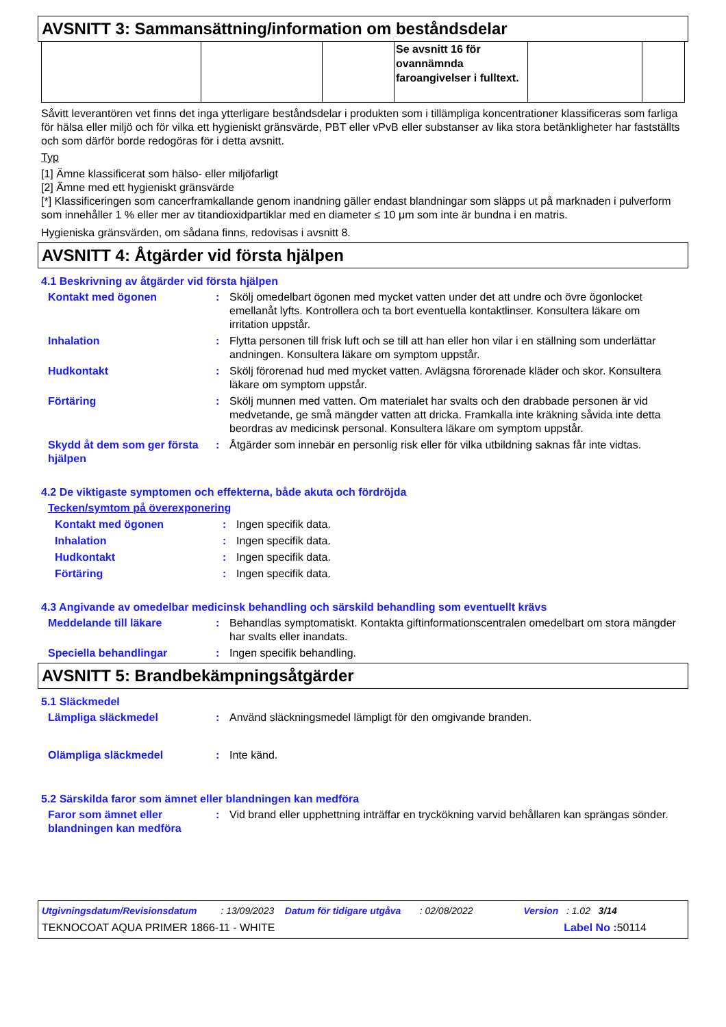AVSNITT 3: Sammansättning/information om beståndsdelar
| | | | Se avsnitt 16 för ovannämnda faroangivelser i fulltext. | | |
Såvitt leverantören vet finns det inga ytterligare beståndsdelar i produkten som i tillämpliga koncentrationer klassificeras som farliga för hälsa eller miljö och för vilka ett hygieniskt gränsvärde, PBT eller vPvB eller substanser av lika stora betänkligheter har fastställts och som därför borde redogöras för i detta avsnitt.
Typ
[1] Ämne klassificerat som hälso- eller miljöfarligt
[2] Ämne med ett hygieniskt gränsvärde
[*] Klassificeringen som cancerframkallande genom inandning gäller endast blandningar som släpps ut på marknaden i pulverform som innehåller 1 % eller mer av titandioxidpartiklar med en diameter ≤ 10 μm som inte är bundna i en matris.
Hygieniska gränsvärden, om sådana finns, redovisas i avsnitt 8.
AVSNITT 4: Åtgärder vid första hjälpen
4.1 Beskrivning av åtgärder vid första hjälpen
Kontakt med ögonen : Skölj omedelbart ögonen med mycket vatten under det att undre och övre ögonlocket emellanåt lyfts. Kontrollera och ta bort eventuella kontaktlinser. Konsultera läkare om irritation uppstår.
Inhalation : Flytta personen till frisk luft och se till att han eller hon vilar i en ställning som underlättar andningen. Konsultera läkare om symptom uppstår.
Hudkontakt : Skölj förorenad hud med mycket vatten. Avlägsna förorenade kläder och skor. Konsultera läkare om symptom uppstår.
Förtäring : Skölj munnen med vatten. Om materialet har svalts och den drabbade personen är vid medvetande, ge små mängder vatten att dricka. Framkalla inte kräkning såvida inte detta beordras av medicinsk personal. Konsultera läkare om symptom uppstår.
Skydd åt dem som ger första hjälpen
: Åtgärder som innebär en personlig risk eller för vilka utbildning saknas får inte vidtas.
4.2 De viktigaste symptomen och effekterna, både akuta och fördröjda
Tecken/symtom på överexponering
Kontakt med ögonen : Ingen specifik data.
Inhalation : Ingen specifik data.
Hudkontakt : Ingen specifik data.
Förtäring : Ingen specifik data.
4.3 Angivande av omedelbar medicinsk behandling och särskild behandling som eventuellt krävs
Meddelande till läkare : Behandlas symptomatiskt. Kontakta giftinformationscentralen omedelbart om stora mängder har svalts eller inandats.
Speciella behandlingar : Ingen specifik behandling.
AVSNITT 5: Brandbekämpningsåtgärder
5.1 Släckmedel
Lämpliga släckmedel : Använd släckningsmedel lämpligt för den omgivande branden.
Olämpliga släckmedel : Inte känd.
5.2 Särskilda faror som ämnet eller blandningen kan medföra
Faror som ämnet eller blandningen kan medföra
: Vid brand eller upphettning inträffar en tryckökning varvid behållaren kan sprängas sönder.
Utgivningsdatum/Revisionsdatum : 13/09/2023 Datum för tidigare utgåva : 02/08/2022 Version : 1.02 3/14
TEKNOCOAT AQUA PRIMER 1866-11 - WHITE Label No : 50114